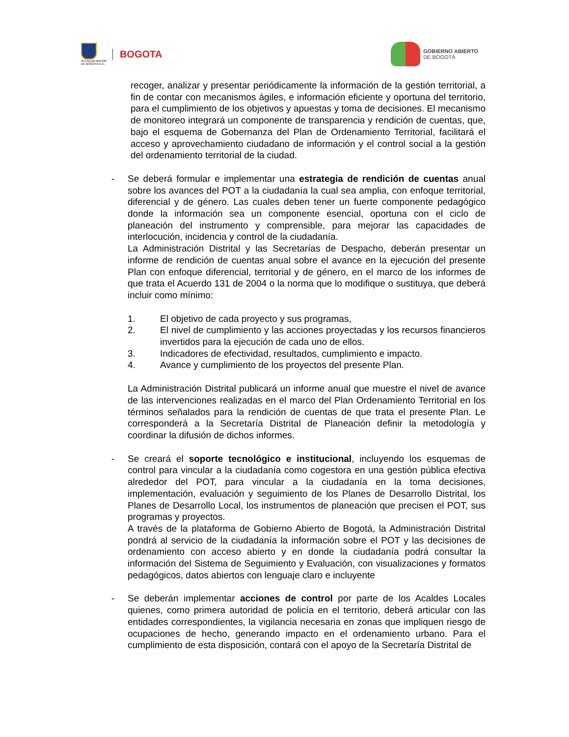ALCALDÍA MAYOR
DE BOGOTÁ D.C.
BOGOTA
GOBIERNO ABIERTO
DE BOGOTÁ
recoger, analizar y presentar periódicamente la información de la gestión territorial, a fin de contar con mecanismos ágiles, e información eficiente y oportuna del territorio, para el cumplimiento de los objetivos y apuestas y toma de decisiones. El mecanismo de monitoreo integrará un componente de transparencia y rendición de cuentas, que, bajo el esquema de Gobernanza del Plan de Ordenamiento Territorial, facilitará el acceso y aprovechamiento ciudadano de información y el control social a la gestión del ordenamiento territorial de la ciudad.
- Se deberá formular e implementar una estrategia de rendición de cuentas anual sobre los avances del POT a la ciudadanía la cual sea amplia, con enfoque territorial, diferencial y de género. Las cuales deben tener un fuerte componente pedagógico donde la información sea un componente esencial, oportuna con el ciclo de planeación del instrumento y comprensible, para mejorar las capacidades de interlocución, incidencia y control de la ciudadanía.
La Administración Distrital y las Secretarías de Despacho, deberán presentar un informe de rendición de cuentas anual sobre el avance en la ejecución del presente Plan con enfoque diferencial, territorial y de género, en el marco de los informes de que trata el Acuerdo 131 de 2004 o la norma que lo modifique o sustituya, que deberá incluir como mínimo:
1. El objetivo de cada proyecto y sus programas,
2. El nivel de cumplimiento y las acciones proyectadas y los recursos financieros invertidos para la ejecución de cada uno de ellos.
3. Indicadores de efectividad, resultados, cumplimiento e impacto.
4. Avance y cumplimiento de los proyectos del presente Plan.
La Administración Distrital publicará un informe anual que muestre el nivel de avance de las intervenciones realizadas en el marco del Plan Ordenamiento Territorial en los términos señalados para la rendición de cuentas de que trata el presente Plan. Le corresponderá a la Secretaría Distrital de Planeación definir la metodología y coordinar la difusión de dichos informes.
- Se creará el soporte tecnológico e institucional, incluyendo los esquemas de control para vincular a la ciudadanía como cogestora en una gestión pública efectiva alrededor del POT, para vincular a la ciudadanía en la toma decisiones, implementación, evaluación y seguimiento de los Planes de Desarrollo Distrital, los Planes de Desarrollo Local, los instrumentos de planeación que precisen el POT, sus programas y proyectos.
A través de la plataforma de Gobierno Abierto de Bogotá, la Administración Distrital pondrá al servicio de la ciudadanía la información sobre el POT y las decisiones de ordenamiento con acceso abierto y en donde la ciudadanía podrá consultar la información del Sistema de Seguimiento y Evaluación, con visualizaciones y formatos pedagógicos, datos abiertos con lenguaje claro e incluyente
- Se deberán implementar acciones de control por parte de los Acaldes Locales quienes, como primera autoridad de policía en el territorio, deberá articular con las entidades correspondientes, la vigilancia necesaria en zonas que impliquen riesgo de ocupaciones de hecho, generando impacto en el ordenamiento urbano. Para el cumplimiento de esta disposición, contará con el apoyo de la Secretaría Distrital de